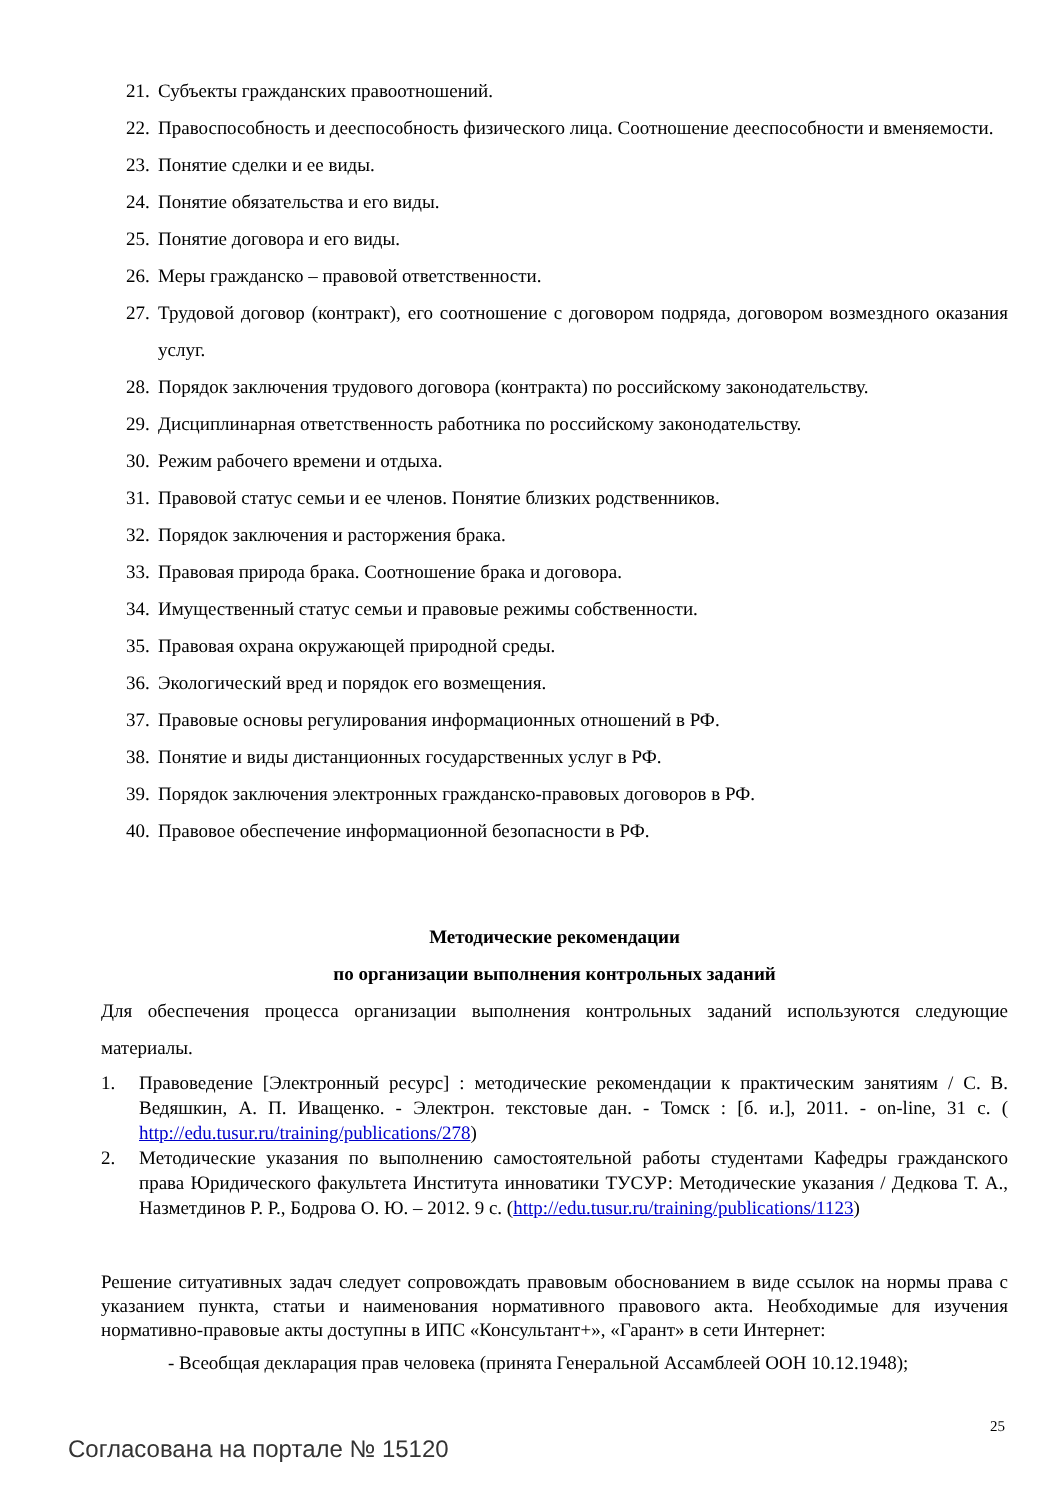21. Субъекты гражданских правоотношений.
22. Правоспособность и дееспособность физического лица. Соотношение дееспособности и вменяемости.
23. Понятие сделки и ее виды.
24. Понятие обязательства и его виды.
25. Понятие договора и его виды.
26. Меры гражданско – правовой ответственности.
27. Трудовой договор (контракт), его соотношение с договором подряда, договором возмездного оказания услуг.
28. Порядок заключения трудового договора (контракта) по российскому законодательству.
29. Дисциплинарная ответственность работника по российскому законодательству.
30. Режим рабочего времени и отдыха.
31. Правовой статус семьи и ее членов. Понятие близких родственников.
32. Порядок заключения и расторжения брака.
33. Правовая природа брака. Соотношение брака и договора.
34. Имущественный статус семьи и правовые режимы собственности.
35. Правовая охрана окружающей природной среды.
36. Экологический вред и порядок его возмещения.
37. Правовые основы регулирования информационных отношений в РФ.
38. Понятие и виды дистанционных государственных услуг в РФ.
39. Порядок заключения электронных гражданско-правовых договоров в РФ.
40. Правовое обеспечение информационной безопасности в РФ.
Методические рекомендации
по организации выполнения контрольных заданий
Для обеспечения процесса организации выполнения контрольных заданий используются следующие материалы.
1. Правоведение [Электронный ресурс] : методические рекомендации к практическим занятиям / С. В. Ведяшкин, А. П. Иващенко. - Электрон. текстовые дан. - Томск : [б. и.], 2011. - on-line, 31 с. ( http://edu.tusur.ru/training/publications/278)
2. Методические указания по выполнению самостоятельной работы студентами Кафедры гражданского права Юридического факультета Института инноватики ТУСУР: Методические указания / Дедкова Т. А., Назметдинов Р. Р., Бодрова О. Ю. – 2012. 9 с. (http://edu.tusur.ru/training/publications/1123)
Решение ситуативных задач следует сопровождать правовым обоснованием в виде ссылок на нормы права с указанием пункта, статьи и наименования нормативного правового акта. Необходимые для изучения нормативно-правовые акты доступны в ИПС «Консультант+», «Гарант» в сети Интернет:
- Всеобщая декларация прав человека (принята Генеральной Ассамблеей ООН 10.12.1948);
25
Согласована на портале № 15120